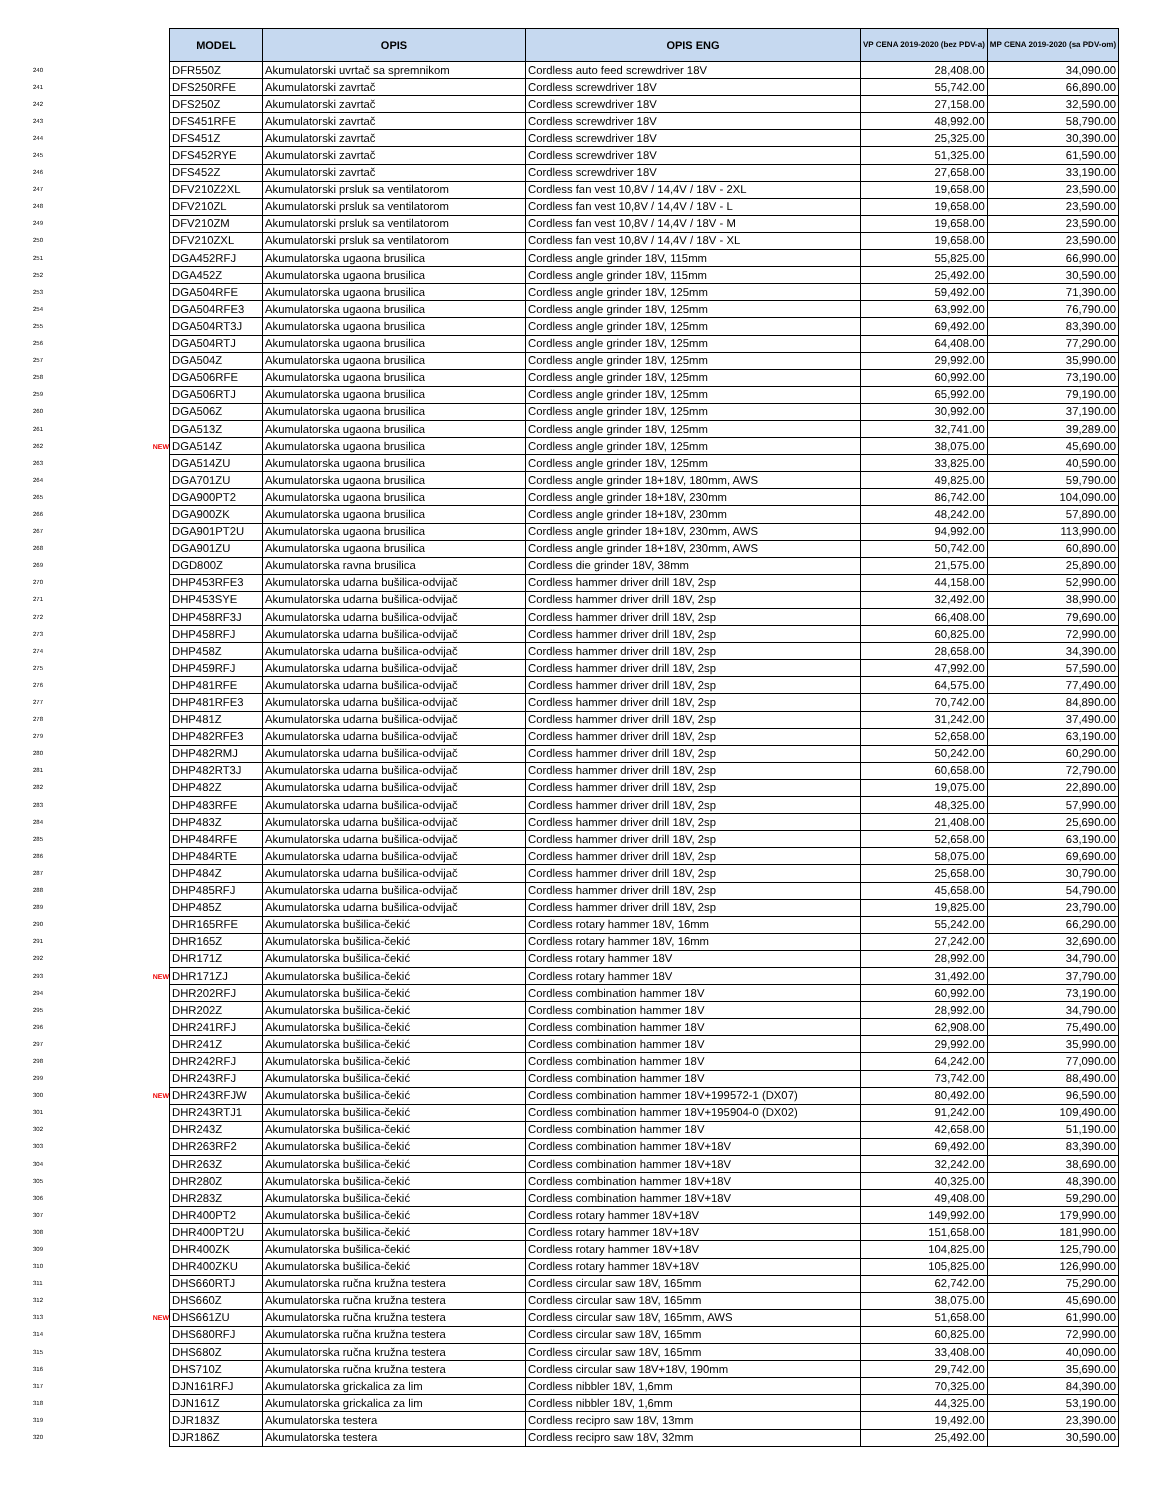| | | MODEL | OPIS | OPIS ENG | VP CENA 2019-2020 (bez PDV-a) | MP CENA 2019-2020 (sa PDV-om) |
| 240 | | DFR550Z | Akumulatorski uvrtač sa spremnikom | Cordless auto feed screwdriver 18V | 28,408.00 | 34,090.00 |
| 241 | | DFS250RFE | Akumulatorski zavrtač | Cordless screwdriver 18V | 55,742.00 | 66,890.00 |
| 242 | | DFS250Z | Akumulatorski zavrtač | Cordless screwdriver 18V | 27,158.00 | 32,590.00 |
| 243 | | DFS451RFE | Akumulatorski zavrtač | Cordless screwdriver 18V | 48,992.00 | 58,790.00 |
| 244 | | DFS451Z | Akumulatorski zavrtač | Cordless screwdriver 18V | 25,325.00 | 30,390.00 |
| 245 | | DFS452RYE | Akumulatorski zavrtač | Cordless screwdriver 18V | 51,325.00 | 61,590.00 |
| 246 | | DFS452Z | Akumulatorski zavrtač | Cordless screwdriver 18V | 27,658.00 | 33,190.00 |
| 247 | | DFV210Z2XL | Akumulatorski prsluk sa ventilatorom | Cordless fan vest 10,8V / 14,4V / 18V - 2XL | 19,658.00 | 23,590.00 |
| 248 | | DFV210ZL | Akumulatorski prsluk sa ventilatorom | Cordless fan vest 10,8V / 14,4V / 18V - L | 19,658.00 | 23,590.00 |
| 249 | | DFV210ZM | Akumulatorski prsluk sa ventilatorom | Cordless fan vest 10,8V / 14,4V / 18V - M | 19,658.00 | 23,590.00 |
| 250 | | DFV210ZXL | Akumulatorski prsluk sa ventilatorom | Cordless fan vest 10,8V / 14,4V / 18V - XL | 19,658.00 | 23,590.00 |
| 251 | | DGA452RFJ | Akumulatorska ugaona brusilica | Cordless angle grinder 18V, 115mm | 55,825.00 | 66,990.00 |
| 252 | | DGA452Z | Akumulatorska ugaona brusilica | Cordless angle grinder 18V, 115mm | 25,492.00 | 30,590.00 |
| 253 | | DGA504RFE | Akumulatorska ugaona brusilica | Cordless angle grinder 18V, 125mm | 59,492.00 | 71,390.00 |
| 254 | | DGA504RFE3 | Akumulatorska ugaona brusilica | Cordless angle grinder 18V, 125mm | 63,992.00 | 76,790.00 |
| 255 | | DGA504RT3J | Akumulatorska ugaona brusilica | Cordless angle grinder 18V, 125mm | 69,492.00 | 83,390.00 |
| 256 | | DGA504RTJ | Akumulatorska ugaona brusilica | Cordless angle grinder 18V, 125mm | 64,408.00 | 77,290.00 |
| 257 | | DGA504Z | Akumulatorska ugaona brusilica | Cordless angle grinder 18V, 125mm | 29,992.00 | 35,990.00 |
| 258 | | DGA506RFE | Akumulatorska ugaona brusilica | Cordless angle grinder 18V, 125mm | 60,992.00 | 73,190.00 |
| 259 | | DGA506RTJ | Akumulatorska ugaona brusilica | Cordless angle grinder 18V, 125mm | 65,992.00 | 79,190.00 |
| 260 | | DGA506Z | Akumulatorska ugaona brusilica | Cordless angle grinder 18V, 125mm | 30,992.00 | 37,190.00 |
| 261 | | DGA513Z | Akumulatorska ugaona brusilica | Cordless angle grinder 18V, 125mm | 32,741.00 | 39,289.00 |
| 262 | NEW | DGA514Z | Akumulatorska ugaona brusilica | Cordless angle grinder 18V, 125mm | 38,075.00 | 45,690.00 |
| 263 | | DGA514ZU | Akumulatorska ugaona brusilica | Cordless angle grinder 18V, 125mm | 33,825.00 | 40,590.00 |
| 264 | | DGA701ZU | Akumulatorska ugaona brusilica | Cordless angle grinder 18+18V, 180mm, AWS | 49,825.00 | 59,790.00 |
| 265 | | DGA900PT2 | Akumulatorska ugaona brusilica | Cordless angle grinder 18+18V, 230mm | 86,742.00 | 104,090.00 |
| 266 | | DGA900ZK | Akumulatorska ugaona brusilica | Cordless angle grinder 18+18V, 230mm | 48,242.00 | 57,890.00 |
| 267 | | DGA901PT2U | Akumulatorska ugaona brusilica | Cordless angle grinder 18+18V, 230mm, AWS | 94,992.00 | 113,990.00 |
| 268 | | DGA901ZU | Akumulatorska ugaona brusilica | Cordless angle grinder 18+18V, 230mm, AWS | 50,742.00 | 60,890.00 |
| 269 | | DGD800Z | Akumulatorska ravna brusilica | Cordless die grinder 18V, 38mm | 21,575.00 | 25,890.00 |
| 270 | | DHP453RFE3 | Akumulatorska udarna bušilica-odvijač | Cordless hammer driver drill 18V, 2sp | 44,158.00 | 52,990.00 |
| 271 | | DHP453SYE | Akumulatorska udarna bušilica-odvijač | Cordless hammer driver drill 18V, 2sp | 32,492.00 | 38,990.00 |
| 272 | | DHP458RF3J | Akumulatorska udarna bušilica-odvijač | Cordless hammer driver drill 18V, 2sp | 66,408.00 | 79,690.00 |
| 273 | | DHP458RFJ | Akumulatorska udarna bušilica-odvijač | Cordless hammer driver drill 18V, 2sp | 60,825.00 | 72,990.00 |
| 274 | | DHP458Z | Akumulatorska udarna bušilica-odvijač | Cordless hammer driver drill 18V, 2sp | 28,658.00 | 34,390.00 |
| 275 | | DHP459RFJ | Akumulatorska udarna bušilica-odvijač | Cordless hammer driver drill 18V, 2sp | 47,992.00 | 57,590.00 |
| 276 | | DHP481RFE | Akumulatorska udarna bušilica-odvijač | Cordless hammer driver drill 18V, 2sp | 64,575.00 | 77,490.00 |
| 277 | | DHP481RFE3 | Akumulatorska udarna bušilica-odvijač | Cordless hammer driver drill 18V, 2sp | 70,742.00 | 84,890.00 |
| 278 | | DHP481Z | Akumulatorska udarna bušilica-odvijač | Cordless hammer driver drill 18V, 2sp | 31,242.00 | 37,490.00 |
| 279 | | DHP482RFE3 | Akumulatorska udarna bušilica-odvijač | Cordless hammer driver drill 18V, 2sp | 52,658.00 | 63,190.00 |
| 280 | | DHP482RMJ | Akumulatorska udarna bušilica-odvijač | Cordless hammer driver drill 18V, 2sp | 50,242.00 | 60,290.00 |
| 281 | | DHP482RT3J | Akumulatorska udarna bušilica-odvijač | Cordless hammer driver drill 18V, 2sp | 60,658.00 | 72,790.00 |
| 282 | | DHP482Z | Akumulatorska udarna bušilica-odvijač | Cordless hammer driver drill 18V, 2sp | 19,075.00 | 22,890.00 |
| 283 | | DHP483RFE | Akumulatorska udarna bušilica-odvijač | Cordless hammer driver drill 18V, 2sp | 48,325.00 | 57,990.00 |
| 284 | | DHP483Z | Akumulatorska udarna bušilica-odvijač | Cordless hammer driver drill 18V, 2sp | 21,408.00 | 25,690.00 |
| 285 | | DHP484RFE | Akumulatorska udarna bušilica-odvijač | Cordless hammer driver drill 18V, 2sp | 52,658.00 | 63,190.00 |
| 286 | | DHP484RTE | Akumulatorska udarna bušilica-odvijač | Cordless hammer driver drill 18V, 2sp | 58,075.00 | 69,690.00 |
| 287 | | DHP484Z | Akumulatorska udarna bušilica-odvijač | Cordless hammer driver drill 18V, 2sp | 25,658.00 | 30,790.00 |
| 288 | | DHP485RFJ | Akumulatorska udarna bušilica-odvijač | Cordless hammer driver drill 18V, 2sp | 45,658.00 | 54,790.00 |
| 289 | | DHP485Z | Akumulatorska udarna bušilica-odvijač | Cordless hammer driver drill 18V, 2sp | 19,825.00 | 23,790.00 |
| 290 | | DHR165RFE | Akumulatorska bušilica-čekić | Cordless rotary hammer 18V, 16mm | 55,242.00 | 66,290.00 |
| 291 | | DHR165Z | Akumulatorska bušilica-čekić | Cordless rotary hammer 18V, 16mm | 27,242.00 | 32,690.00 |
| 292 | | DHR171Z | Akumulatorska bušilica-čekić | Cordless rotary hammer 18V | 28,992.00 | 34,790.00 |
| 293 | NEW | DHR171ZJ | Akumulatorska bušilica-čekić | Cordless rotary hammer 18V | 31,492.00 | 37,790.00 |
| 294 | | DHR202RFJ | Akumulatorska bušilica-čekić | Cordless combination hammer 18V | 60,992.00 | 73,190.00 |
| 295 | | DHR202Z | Akumulatorska bušilica-čekić | Cordless combination hammer 18V | 28,992.00 | 34,790.00 |
| 296 | | DHR241RFJ | Akumulatorska bušilica-čekić | Cordless combination hammer 18V | 62,908.00 | 75,490.00 |
| 297 | | DHR241Z | Akumulatorska bušilica-čekić | Cordless combination hammer 18V | 29,992.00 | 35,990.00 |
| 298 | | DHR242RFJ | Akumulatorska bušilica-čekić | Cordless combination hammer 18V | 64,242.00 | 77,090.00 |
| 299 | | DHR243RFJ | Akumulatorska bušilica-čekić | Cordless combination hammer 18V | 73,742.00 | 88,490.00 |
| 300 | NEW | DHR243RFJW | Akumulatorska bušilica-čekić | Cordless combination hammer 18V+199572-1 (DX07) | 80,492.00 | 96,590.00 |
| 301 | | DHR243RTJ1 | Akumulatorska bušilica-čekić | Cordless combination hammer 18V+195904-0 (DX02) | 91,242.00 | 109,490.00 |
| 302 | | DHR243Z | Akumulatorska bušilica-čekić | Cordless combination hammer 18V | 42,658.00 | 51,190.00 |
| 303 | | DHR263RF2 | Akumulatorska bušilica-čekić | Cordless combination hammer 18V+18V | 69,492.00 | 83,390.00 |
| 304 | | DHR263Z | Akumulatorska bušilica-čekić | Cordless combination hammer 18V+18V | 32,242.00 | 38,690.00 |
| 305 | | DHR280Z | Akumulatorska bušilica-čekić | Cordless combination hammer 18V+18V | 40,325.00 | 48,390.00 |
| 306 | | DHR283Z | Akumulatorska bušilica-čekić | Cordless combination hammer 18V+18V | 49,408.00 | 59,290.00 |
| 307 | | DHR400PT2 | Akumulatorska bušilica-čekić | Cordless rotary hammer 18V+18V | 149,992.00 | 179,990.00 |
| 308 | | DHR400PT2U | Akumulatorska bušilica-čekić | Cordless rotary hammer 18V+18V | 151,658.00 | 181,990.00 |
| 309 | | DHR400ZK | Akumulatorska bušilica-čekić | Cordless rotary hammer 18V+18V | 104,825.00 | 125,790.00 |
| 310 | | DHR400ZKU | Akumulatorska bušilica-čekić | Cordless rotary hammer 18V+18V | 105,825.00 | 126,990.00 |
| 311 | | DHS660RTJ | Akumulatorska ručna kružna testera | Cordless circular saw 18V, 165mm | 62,742.00 | 75,290.00 |
| 312 | | DHS660Z | Akumulatorska ručna kružna testera | Cordless circular saw 18V, 165mm | 38,075.00 | 45,690.00 |
| 313 | NEW | DHS661ZU | Akumulatorska ručna kružna testera | Cordless circular saw 18V, 165mm, AWS | 51,658.00 | 61,990.00 |
| 314 | | DHS680RFJ | Akumulatorska ručna kružna testera | Cordless circular saw 18V, 165mm | 60,825.00 | 72,990.00 |
| 315 | | DHS680Z | Akumulatorska ručna kružna testera | Cordless circular saw 18V, 165mm | 33,408.00 | 40,090.00 |
| 316 | | DHS710Z | Akumulatorska ručna kružna testera | Cordless circular saw 18V+18V, 190mm | 29,742.00 | 35,690.00 |
| 317 | | DJN161RFJ | Akumulatorska grickalica za lim | Cordless nibbler 18V, 1,6mm | 70,325.00 | 84,390.00 |
| 318 | | DJN161Z | Akumulatorska grickalica za lim | Cordless nibbler 18V, 1,6mm | 44,325.00 | 53,190.00 |
| 319 | | DJR183Z | Akumulatorska testera | Cordless recipro saw 18V, 13mm | 19,492.00 | 23,390.00 |
| 320 | | DJR186Z | Akumulatorska testera | Cordless recipro saw 18V, 32mm | 25,492.00 | 30,590.00 |